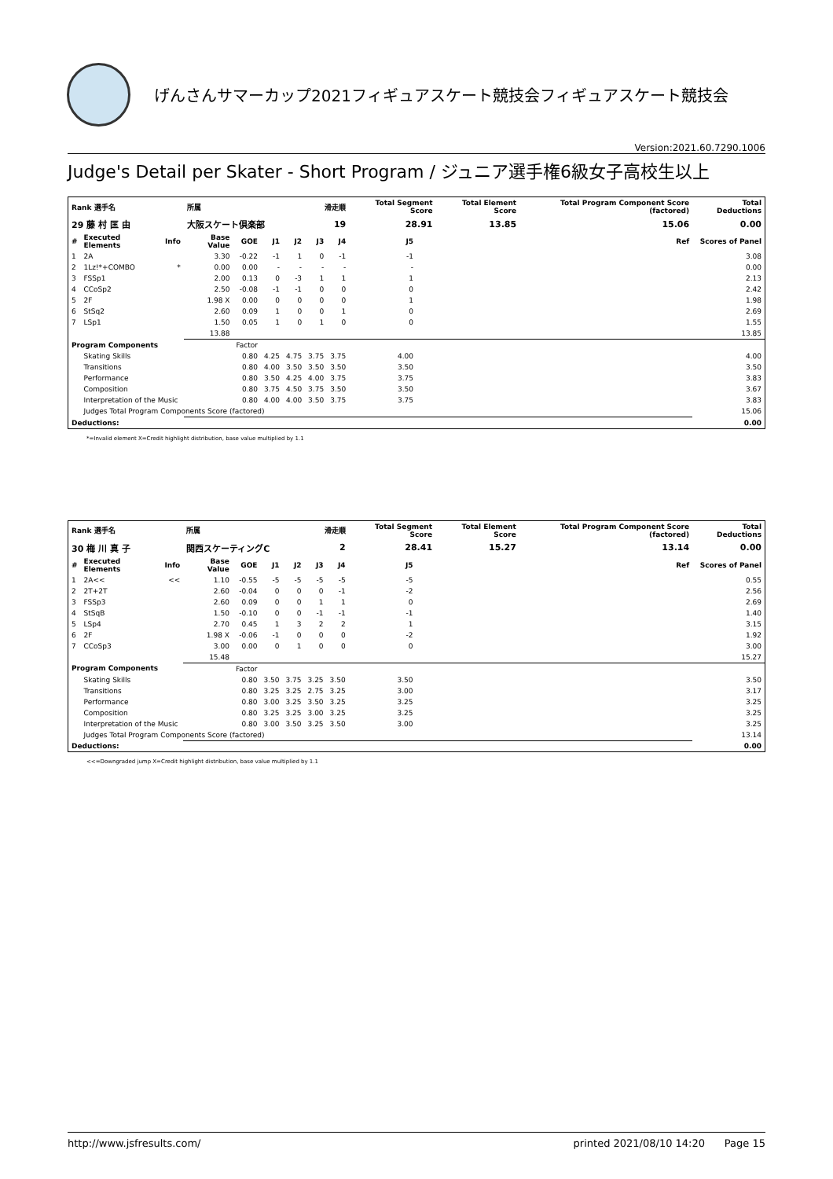げんさんサマーカップ2021フィギュアスケート競技会フィギュアスケート競技会
Version:2021.60.7290.1006
Judge's Detail per Skater - Short Program / ジュニア選手権6級女子高校生以上
| Rank 選手名 | | | 所属 | | | 滑走順 | | | Total Segment Score | | Total Element Score | Total Program Component Score (factored) | | Total Deductions |
| --- | --- | --- | --- | --- | --- | --- | --- | --- | --- | --- | --- | --- | --- | --- |
| 29 藤 村 匡 由 | | | 大阪スケート倶楽部 | | | 19 | | | 28.91 | | 13.85 | 15.06 | | 0.00 |
| # | Executed Elements | Info | Base Value | GOE | J1 | J2 | J3 | J4 | J5 | | | | Ref | Scores of Panel |
| 1 | 2A | | 3.30 | -0.22 | -1 | 1 | 0 | -1 | -1 | | | | | 3.08 |
| 2 | 1Lz!*+COMBO | * | 0.00 | 0.00 | - | - | - | - | - | | | | | 0.00 |
| 3 | FSSp1 | | 2.00 | 0.13 | 0 | -3 | 1 | 1 | 1 | | | | | 2.13 |
| 4 | CCoSp2 | | 2.50 | -0.08 | -1 | -1 | 0 | 0 | 0 | | | | | 2.42 |
| 5 | 2F | | 1.98 X | 0.00 | 0 | 0 | 0 | 0 | 1 | | | | | 1.98 |
| 6 | StSq2 | | 2.60 | 0.09 | 1 | 0 | 0 | 1 | 0 | | | | | 2.69 |
| 7 | LSp1 | | 1.50 | 0.05 | 1 | 0 | 1 | 0 | 0 | | | | | 1.55 |
| | | | 13.88 | | | | | | | | | | | 13.85 |
| Program Components | | | | Factor | | | | | | | | | | |
| | Skating Skills | | | 0.80 | 4.25 | 4.75 | 3.75 | 3.75 | 4.00 | | | | | 4.00 |
| | Transitions | | | 0.80 | 4.00 | 3.50 | 3.50 | 3.50 | 3.50 | | | | | 3.50 |
| | Performance | | | 0.80 | 3.50 | 4.25 | 4.00 | 3.75 | 3.75 | | | | | 3.83 |
| | Composition | | | 0.80 | 3.75 | 4.50 | 3.75 | 3.50 | 3.50 | | | | | 3.67 |
| | Interpretation of the Music | | | 0.80 | 4.00 | 4.00 | 3.50 | 3.75 | 3.75 | | | | | 3.83 |
| | Judges Total Program Components Score (factored) | | | | | | | | | | | | | 15.06 |
| Deductions: | | | | | | | | | | | | | | 0.00 |
*=Invalid element X=Credit highlight distribution, base value multiplied by 1.1
| Rank 選手名 | | | 所属 | | | 滑走順 | | | Total Segment Score | | Total Element Score | Total Program Component Score (factored) | | Total Deductions |
| --- | --- | --- | --- | --- | --- | --- | --- | --- | --- | --- | --- | --- | --- | --- |
| 30 梅 川 真 子 | | | 関西スケーティングC | | | 2 | | | 28.41 | | 15.27 | 13.14 | | 0.00 |
| # | Executed Elements | Info | Base Value | GOE | J1 | J2 | J3 | J4 | J5 | | | | Ref | Scores of Panel |
| 1 | 2A<< | << | 1.10 | -0.55 | -5 | -5 | -5 | -5 | -5 | | | | | 0.55 |
| 2 | 2T+2T | | 2.60 | -0.04 | 0 | 0 | 0 | -1 | -2 | | | | | 2.56 |
| 3 | FSSp3 | | 2.60 | 0.09 | 0 | 0 | 1 | 1 | 0 | | | | | 2.69 |
| 4 | StSqB | | 1.50 | -0.10 | 0 | 0 | -1 | -1 | -1 | | | | | 1.40 |
| 5 | LSp4 | | 2.70 | 0.45 | 1 | 3 | 2 | 2 | 1 | | | | | 3.15 |
| 6 | 2F | | 1.98 X | -0.06 | -1 | 0 | 0 | 0 | -2 | | | | | 1.92 |
| 7 | CCoSp3 | | 3.00 | 0.00 | 0 | 1 | 0 | 0 | 0 | | | | | 3.00 |
| | | | 15.48 | | | | | | | | | | | 15.27 |
| Program Components | | | | Factor | | | | | | | | | | |
| | Skating Skills | | | 0.80 | 3.50 | 3.75 | 3.25 | 3.50 | 3.50 | | | | | 3.50 |
| | Transitions | | | 0.80 | 3.25 | 3.25 | 2.75 | 3.25 | 3.00 | | | | | 3.17 |
| | Performance | | | 0.80 | 3.00 | 3.25 | 3.50 | 3.25 | 3.25 | | | | | 3.25 |
| | Composition | | | 0.80 | 3.25 | 3.25 | 3.00 | 3.25 | 3.25 | | | | | 3.25 |
| | Interpretation of the Music | | | 0.80 | 3.00 | 3.50 | 3.25 | 3.50 | 3.00 | | | | | 3.25 |
| | Judges Total Program Components Score (factored) | | | | | | | | | | | | | 13.14 |
| Deductions: | | | | | | | | | | | | | | 0.00 |
<<=Downgraded jump X=Credit highlight distribution, base value multiplied by 1.1
http://www.jsfresults.com/ printed 2021/08/10 14:20 Page 15